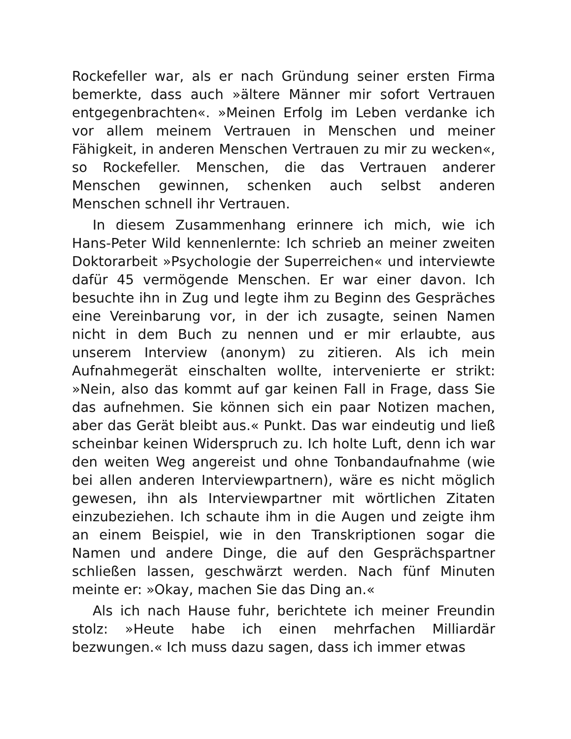Rockefeller war, als er nach Gründung seiner ersten Firma bemerkte, dass auch »ältere Männer mir sofort Vertrauen entgegenbrachten«. »Meinen Erfolg im Leben verdanke ich vor allem meinem Vertrauen in Menschen und meiner Fähigkeit, in anderen Menschen Vertrauen zu mir zu wecken«, so Rockefeller. Menschen, die das Vertrauen anderer Menschen gewinnen, schenken auch selbst anderen Menschen schnell ihr Vertrauen.
In diesem Zusammenhang erinnere ich mich, wie ich Hans-Peter Wild kennenlernte: Ich schrieb an meiner zweiten Doktorarbeit »Psychologie der Superreichen« und interviewte dafür 45 vermögende Menschen. Er war einer davon. Ich besuchte ihn in Zug und legte ihm zu Beginn des Gespräches eine Vereinbarung vor, in der ich zusagte, seinen Namen nicht in dem Buch zu nennen und er mir erlaubte, aus unserem Interview (anonym) zu zitieren. Als ich mein Aufnahmegerät einschalten wollte, intervenierte er strikt: »Nein, also das kommt auf gar keinen Fall in Frage, dass Sie das aufnehmen. Sie können sich ein paar Notizen machen, aber das Gerät bleibt aus.« Punkt. Das war eindeutig und ließ scheinbar keinen Widerspruch zu. Ich holte Luft, denn ich war den weiten Weg angereist und ohne Tonbandaufnahme (wie bei allen anderen Interviewpartnern), wäre es nicht möglich gewesen, ihn als Interviewpartner mit wörtlichen Zitaten einzubeziehen. Ich schaute ihm in die Augen und zeigte ihm an einem Beispiel, wie in den Transkriptionen sogar die Namen und andere Dinge, die auf den Gesprächspartner schließen lassen, geschwärzt werden. Nach fünf Minuten meinte er: »Okay, machen Sie das Ding an.«
Als ich nach Hause fuhr, berichtete ich meiner Freundin stolz: »Heute habe ich einen mehrfachen Milliardär bezwungen.« Ich muss dazu sagen, dass ich immer etwas